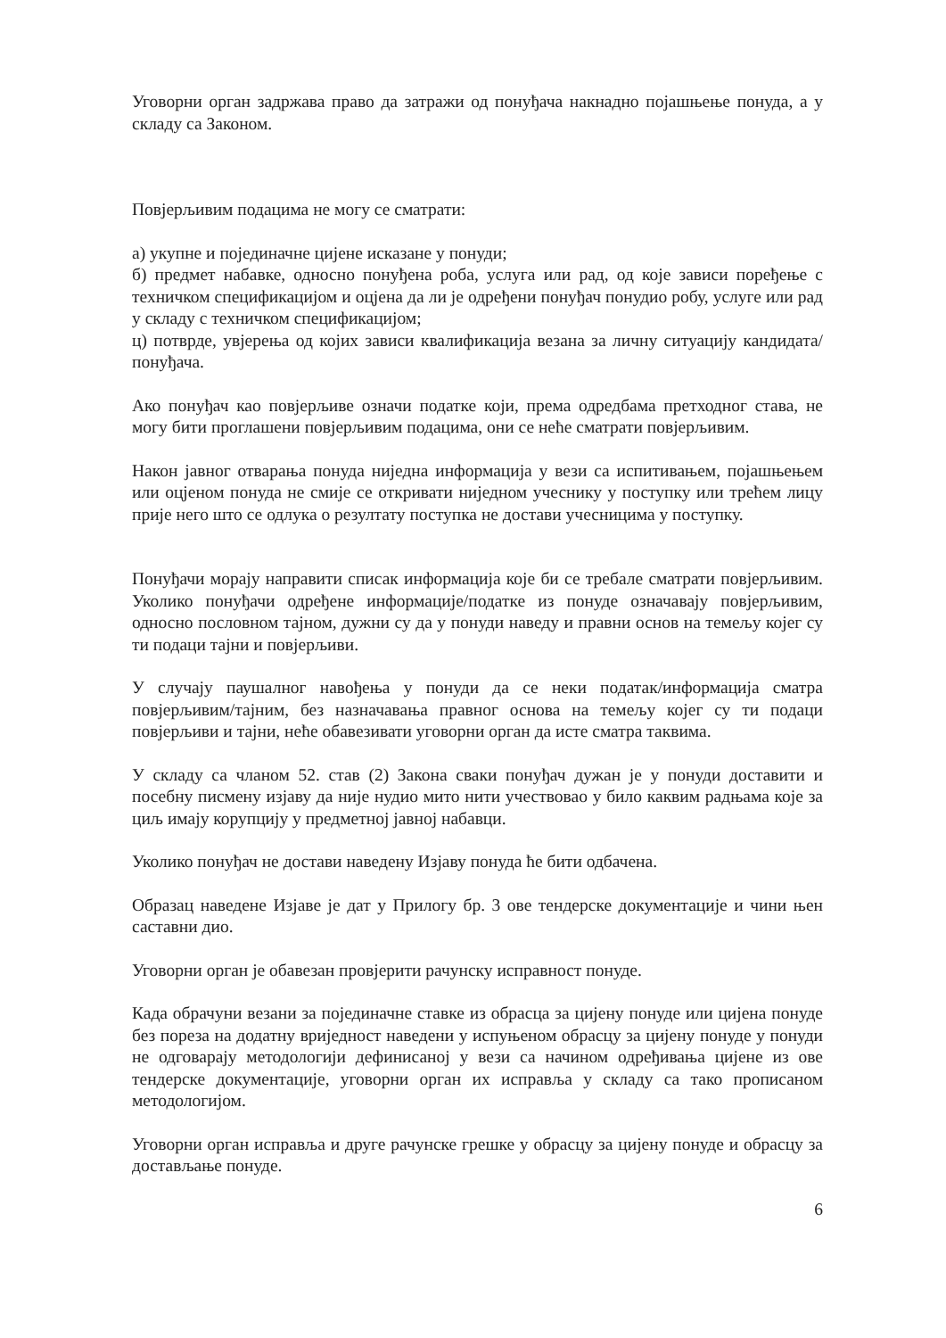Уговорни орган задржава право да затражи од понуђача накнадно појашњење понуда, а у складу са Законом.
Повјерљивим подацима не могу се сматрати:
а) укупне и појединачне цијене исказане у понуди;
б) предмет набавке, односно понуђена роба, услуга или рад, од које зависи поређење с техничком спецификацијом и оцјена да ли је одређени понуђач понудио робу, услуге или рад у складу с техничком спецификацијом;
ц) потврде, увјерења од којих зависи квалификација везана за личну ситуацију кандидата/ понуђача.
Ако понуђач као повјерљиве означи податке који, према одредбама претходног става, не могу бити проглашени повјерљивим подацима, они се неће сматрати повјерљивим.
Након јавног отварања понуда ниједна информација у вези са испитивањем, појашњењем или оцјеном понуда не смије се откривати ниједном учеснику у поступку или трећем лицу прије него што се одлука о резултату поступка не достави учесницима у поступку.
Понуђачи морају направити списак информација које би се требале сматрати повјерљивим. Уколико понуђачи одређене информације/податке из понуде означавају повјерљивим, односно пословном тајном, дужни су да у понуди наведу и правни основ на темељу којег су ти подаци тајни и повјерљиви.
У случају паушалног навођења у понуди да се неки податак/информација сматра повјерљивим/тајним, без назначавања правног основа на темељу којег су ти подаци повјерљиви и тајни, неће обавезивати уговорни орган да исте сматра таквима.
У складу са чланом 52. став (2) Закона сваки понуђач дужан је у понуди доставити и посебну писмену изјаву да није нудио мито нити учествовао у било каквим радњама које за циљ имају корупцију у предметној јавној набавци.
Уколико понуђач не достави наведену Изјаву понуда ће бити одбачена.
Образац наведене Изјаве је дат у Прилогу бр. 3 ове тендерске документације и чини њен саставни дио.
Уговорни орган је обавезан провјерити рачунску исправност понуде.
Када обрачуни везани за појединачне ставке из обрасца за цијену понуде или цијена понуде без пореза на додатну вриједност наведени у испуњеном обрасцу за цијену понуде у понуди не одговарају методологији дефинисаној у вези са начином одређивања цијене из ове тендерске документације, уговорни орган их исправља у складу са тако прописаном методологијом.
Уговорни орган исправља и друге рачунске грешке у обрасцу за цијену понуде и обрасцу за достављање понуде.
6